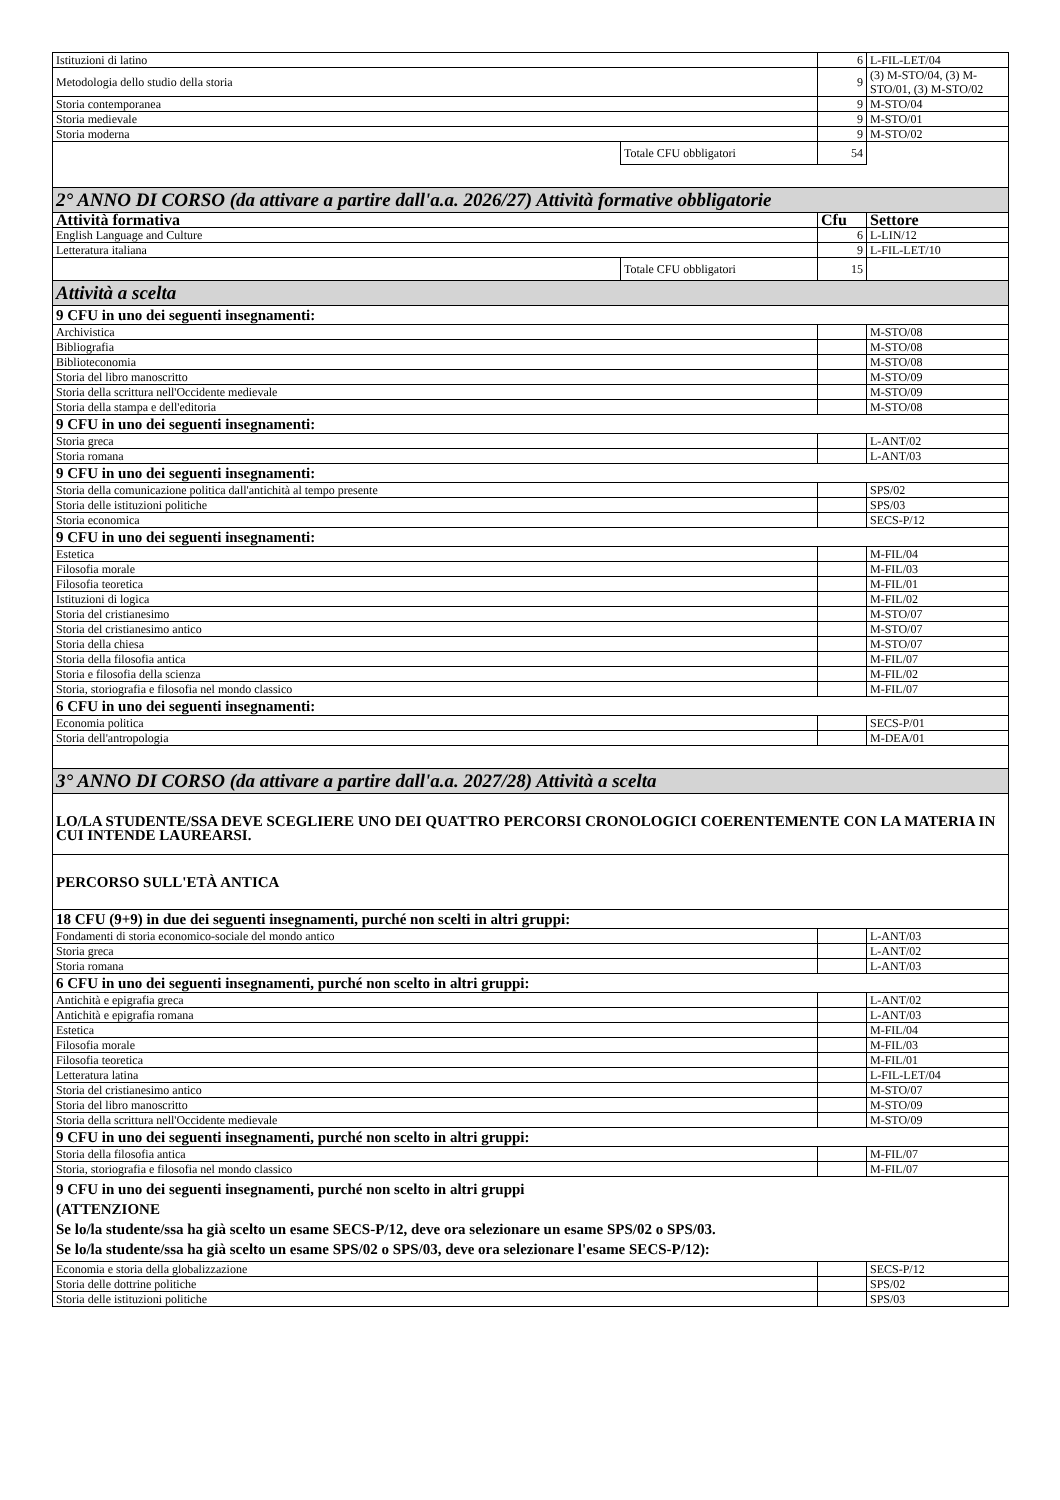| Istituzioni di latino | | 6 | L-FIL-LET/04 |
| Metodologia dello studio della storia | | 9 | (3) M-STO/04, (3) M-STO/01, (3) M-STO/02 |
| Storia contemporanea | | 9 | M-STO/04 |
| Storia medievale | | 9 | M-STO/01 |
| Storia moderna | | 9 | M-STO/02 |
| | Totale CFU obbligatori | 54 | |
| 2° ANNO DI CORSO (da attivare a partire dall'a.a. 2026/27) Attività formative obbligatorie | | | |
| Attività formativa | | Cfu | Settore |
| English Language and Culture | | 6 | L-LIN/12 |
| Letteratura italiana | | 9 | L-FIL-LET/10 |
| | Totale CFU obbligatori | 15 | |
| Attività a scelta | | | |
| 9 CFU in uno dei seguenti insegnamenti: | | | |
| Archivistica | | | M-STO/08 |
| Bibliografia | | | M-STO/08 |
| Biblioteconomia | | | M-STO/08 |
| Storia del libro manoscritto | | | M-STO/09 |
| Storia della scrittura nell'Occidente medievale | | | M-STO/09 |
| Storia della stampa e dell'editoria | | | M-STO/08 |
| 9 CFU in uno dei seguenti insegnamenti: | | | |
| Storia greca | | | L-ANT/02 |
| Storia romana | | | L-ANT/03 |
| 9 CFU in uno dei seguenti insegnamenti: | | | |
| Storia della comunicazione politica dall'antichità al tempo presente | | | SPS/02 |
| Storia delle istituzioni politiche | | | SPS/03 |
| Storia economica | | | SECS-P/12 |
| 9 CFU in uno dei seguenti insegnamenti: | | | |
| Estetica | | | M-FIL/04 |
| Filosofia morale | | | M-FIL/03 |
| Filosofia teoretica | | | M-FIL/01 |
| Istituzioni di logica | | | M-FIL/02 |
| Storia del cristianesimo | | | M-STO/07 |
| Storia del cristianesimo antico | | | M-STO/07 |
| Storia della chiesa | | | M-STO/07 |
| Storia della filosofia antica | | | M-FIL/07 |
| Storia e filosofia della scienza | | | M-FIL/02 |
| Storia, storiografia e filosofia nel mondo classico | | | M-FIL/07 |
| 6 CFU in uno dei seguenti insegnamenti: | | | |
| Economia politica | | | SECS-P/01 |
| Storia dell'antropologia | | | M-DEA/01 |
| 3° ANNO DI CORSO (da attivare a partire dall'a.a. 2027/28) Attività a scelta | | | |
| LO/LA STUDENTE/SSA DEVE SCEGLIERE UNO DEI QUATTRO PERCORSI CRONOLOGICI COERENTEMENTE CON LA MATERIA IN CUI INTENDE LAUREARSI. | | | |
| PERCORSO SULL'ETÀ ANTICA | | | |
| 18 CFU (9+9) in due dei seguenti insegnamenti, purché non scelti in altri gruppi: | | | |
| Fondamenti di storia economico-sociale del mondo antico | | | L-ANT/03 |
| Storia greca | | | L-ANT/02 |
| Storia romana | | | L-ANT/03 |
| 6 CFU in uno dei seguenti insegnamenti, purché non scelto in altri gruppi: | | | |
| Antichità e epigrafia greca | | | L-ANT/02 |
| Antichità e epigrafia romana | | | L-ANT/03 |
| Estetica | | | M-FIL/04 |
| Filosofia morale | | | M-FIL/03 |
| Filosofia teoretica | | | M-FIL/01 |
| Letteratura latina | | | L-FIL-LET/04 |
| Storia del cristianesimo antico | | | M-STO/07 |
| Storia del libro manoscritto | | | M-STO/09 |
| Storia della scrittura nell'Occidente medievale | | | M-STO/09 |
| 9 CFU in uno dei seguenti insegnamenti, purché non scelto in altri gruppi: | | | |
| Storia della filosofia antica | | | M-FIL/07 |
| Storia, storiografia e filosofia nel mondo classico | | | M-FIL/07 |
| 9 CFU in uno dei seguenti insegnamenti, purché non scelto in altri gruppi (ATTENZIONE Se lo/la studente/ssa ha già scelto un esame SECS-P/12, deve ora selezionare un esame SPS/02 o SPS/03. Se lo/la studente/ssa ha già scelto un esame SPS/02 o SPS/03, deve ora selezionare l'esame SECS-P/12): | | | |
| Economia e storia della globalizzazione | | | SECS-P/12 |
| Storia delle dottrine politiche | | | SPS/02 |
| Storia delle istituzioni politiche | | | SPS/03 |